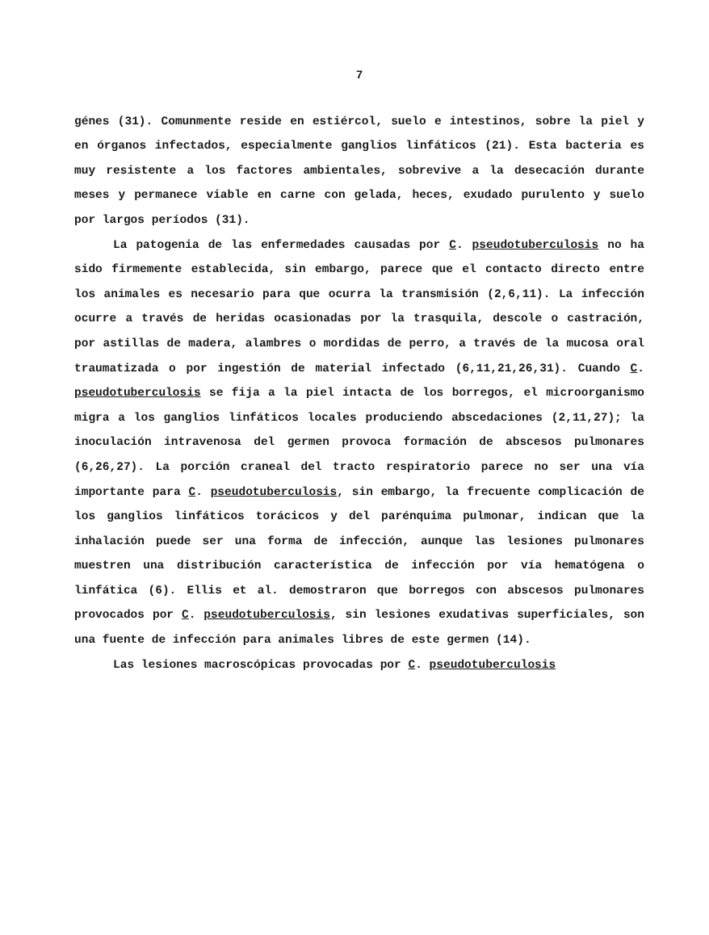7
génes (31). Comunmente reside en estiércol, suelo e intestinos, sobre la piel y en órganos infectados, especialmente ganglios linfáticos (21). Esta bacteria es muy resistente a los factores ambientales, sobrevive a la desecación durante meses y permanece viable en carne con gelada, heces, exudado purulento y suelo por largos períodos (31).
La patogenia de las enfermedades causadas por C. pseudotuberculosis no ha sido firmemente establecida, sin embargo, parece que el contacto directo entre los animales es necesario para que ocurra la transmisión (2,6,11). La infección ocurre a través de heridas ocasionadas por la trasquila, descole o castración, por astillas de madera, alambres o mordidas de perro, a través de la mucosa oral traumatizada o por ingestión de material infectado (6,11,21,26,31). Cuando C. pseudotuberculosis se fija a la piel intacta de los borregos, el microorganismo migra a los ganglios linfáticos locales produciendo abscedaciones (2,11,27); la inoculación intravenosa del germen provoca formación de abscesos pulmonares (6,26,27). La porción craneal del tracto respiratorio parece no ser una vía importante para C. pseudotuberculosis, sin embargo, la frecuente complicación de los ganglios linfáticos torácicos y del parénquima pulmonar, indican que la inhalación puede ser una forma de infección, aunque las lesiones pulmonares muestren una distribución característica de infección por vía hematógena o linfática (6). Ellis et al. demostraron que borregos con abscesos pulmonares provocados por C. pseudotuberculosis, sin lesiones exudativas superficiales, son una fuente de infección para animales libres de este germen (14).
Las lesiones macroscópicas provocadas por C. pseudotuberculosis